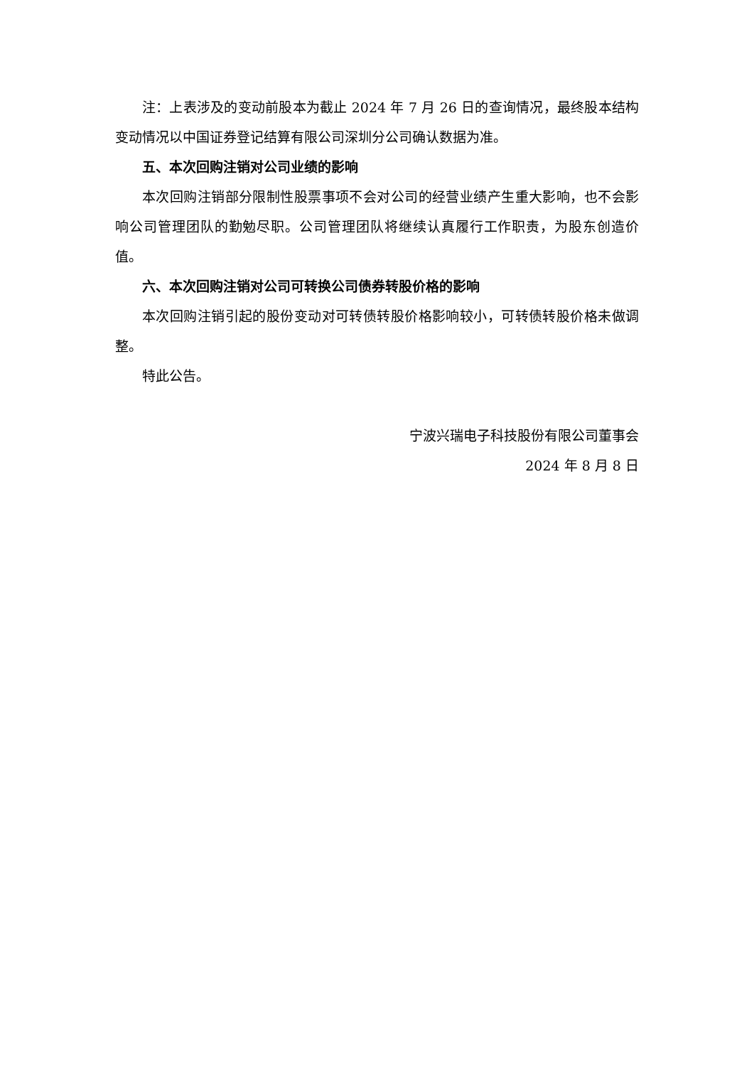注：上表涉及的变动前股本为截止 2024 年 7 月 26 日的查询情况，最终股本结构变动情况以中国证券登记结算有限公司深圳分公司确认数据为准。
五、本次回购注销对公司业绩的影响
本次回购注销部分限制性股票事项不会对公司的经营业绩产生重大影响，也不会影响公司管理团队的勤勉尽职。公司管理团队将继续认真履行工作职责，为股东创造价值。
六、本次回购注销对公司可转换公司债券转股价格的影响
本次回购注销引起的股份变动对可转债转股价格影响较小，可转债转股价格未做调整。
特此公告。
宁波兴瑞电子科技股份有限公司董事会
2024 年 8 月 8 日